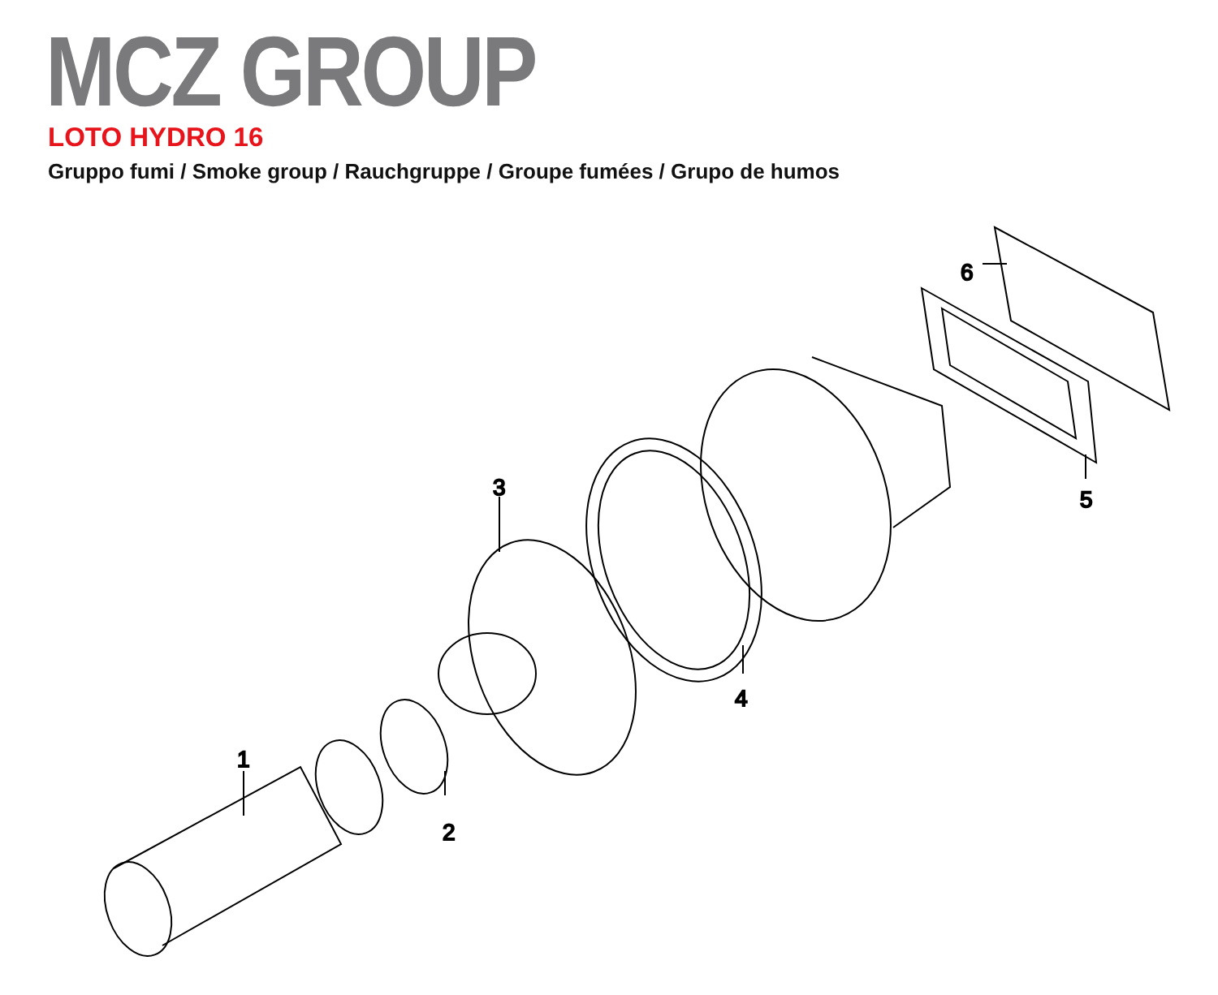MCZ GROUP
LOTO HYDRO 16
Gruppo fumi / Smoke group / Rauchgruppe / Groupe fumées / Grupo de humos
1
2
3
4
5
6